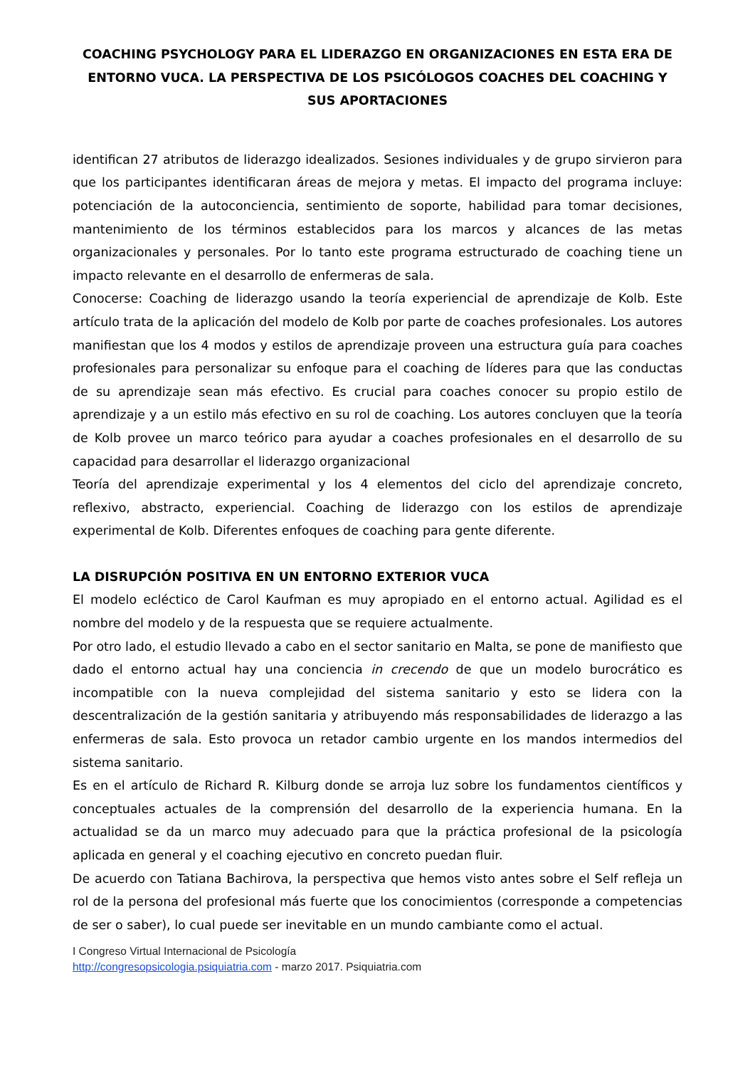COACHING PSYCHOLOGY PARA EL LIDERAZGO EN ORGANIZACIONES EN ESTA ERA DE ENTORNO VUCA. LA PERSPECTIVA DE LOS PSICÓLOGOS COACHES DEL COACHING Y SUS APORTACIONES
identifican 27 atributos de liderazgo idealizados. Sesiones individuales y de grupo sirvieron para que los participantes identificaran áreas de mejora y metas. El impacto del programa incluye: potenciación de la autoconciencia, sentimiento de soporte, habilidad para tomar decisiones, mantenimiento de los términos establecidos para los marcos y alcances de las metas organizacionales y personales. Por lo tanto este programa estructurado de coaching tiene un impacto relevante en el desarrollo de enfermeras de sala.
Conocerse: Coaching de liderazgo usando la teoría experiencial de aprendizaje de Kolb. Este artículo trata de la aplicación del modelo de Kolb por parte de coaches profesionales. Los autores manifiestan que los 4 modos y estilos de aprendizaje proveen una estructura guía para coaches profesionales para personalizar su enfoque para el coaching de líderes para que las conductas de su aprendizaje sean más efectivo. Es crucial para coaches conocer su propio estilo de aprendizaje y a un estilo más efectivo en su rol de coaching. Los autores concluyen que la teoría de Kolb provee un marco teórico para ayudar a coaches profesionales en el desarrollo de su capacidad para desarrollar el liderazgo organizacional
Teoría del aprendizaje experimental y los 4 elementos del ciclo del aprendizaje concreto, reflexivo, abstracto, experiencial. Coaching de liderazgo con los estilos de aprendizaje experimental de Kolb. Diferentes enfoques de coaching para gente diferente.
LA DISRUPCIÓN POSITIVA EN UN ENTORNO EXTERIOR VUCA
El modelo ecléctico de Carol Kaufman es muy apropiado en el entorno actual. Agilidad es el nombre del modelo y de la respuesta que se requiere actualmente.
Por otro lado, el estudio llevado a cabo en el sector sanitario en Malta, se pone de manifiesto que dado el entorno actual hay una conciencia in crecendo de que un modelo burocrático es incompatible con la nueva complejidad del sistema sanitario y esto se lidera con la descentralización de la gestión sanitaria y atribuyendo más responsabilidades de liderazgo a las enfermeras de sala. Esto provoca un retador cambio urgente en los mandos intermedios del sistema sanitario.
Es en el artículo de Richard R. Kilburg donde se arroja luz sobre los fundamentos científicos y conceptuales actuales de la comprensión del desarrollo de la experiencia humana. En la actualidad se da un marco muy adecuado para que la práctica profesional de la psicología aplicada en general y el coaching ejecutivo en concreto puedan fluir.
De acuerdo con Tatiana Bachirova, la perspectiva que hemos visto antes sobre el Self refleja un rol de la persona del profesional más fuerte que los conocimientos (corresponde a competencias de ser o saber), lo cual puede ser inevitable en un mundo cambiante como el actual.
I Congreso Virtual Internacional de Psicología
http://congresopsicologia.psiquiatria.com - marzo 2017. Psiquiatria.com